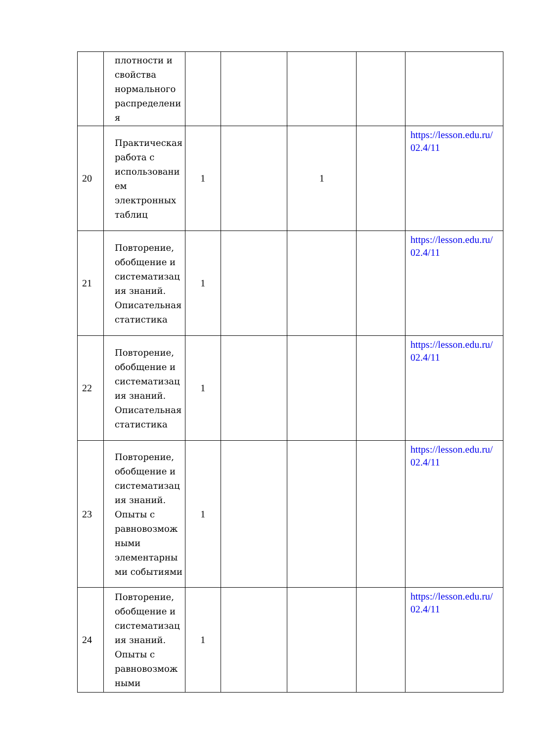| | плотности и свойства нормального распределени я | | | | | |
| 20 | Практическая работа с использовани ем электронных таблиц | 1 | | 1 | | https://lesson.edu.ru/ 02.4/11 |
| 21 | Повторение, обобщение и систематизац ия знаний. Описательная статистика | 1 | | | | https://lesson.edu.ru/ 02.4/11 |
| 22 | Повторение, обобщение и систематизац ия знаний. Описательная статистика | 1 | | | | https://lesson.edu.ru/ 02.4/11 |
| 23 | Повторение, обобщение и систематизац ия знаний. Опыты с равновозмож ными элементарны ми событиями | 1 | | | | https://lesson.edu.ru/ 02.4/11 |
| 24 | Повторение, обобщение и систематизац ия знаний. Опыты с равновозмож ными | 1 | | | | https://lesson.edu.ru/ 02.4/11 |